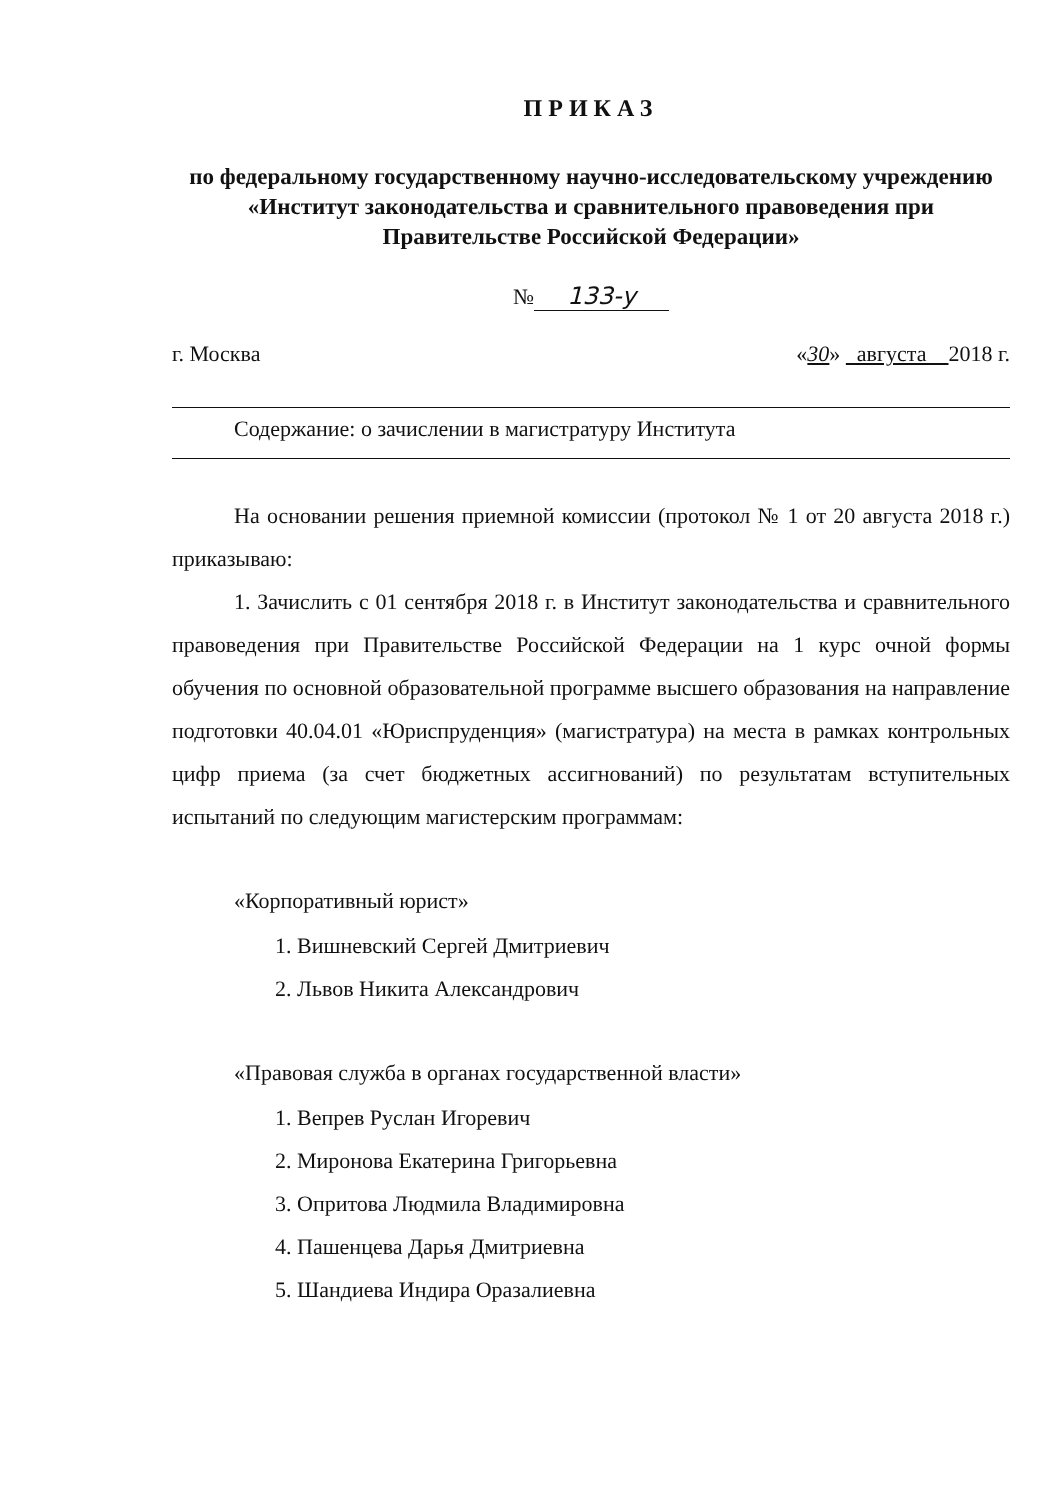ПРИКАЗ
по федеральному государственному научно-исследовательскому учреждению «Институт законодательства и сравнительного правоведения при Правительстве Российской Федерации»
№ 133-у
г. Москва «30» августа 2018 г.
Содержание: о зачислении в магистратуру Института
На основании решения приемной комиссии (протокол № 1 от 20 августа 2018 г.) приказываю:
1. Зачислить с 01 сентября 2018 г. в Институт законодательства и сравнительного правоведения при Правительстве Российской Федерации на 1 курс очной формы обучения по основной образовательной программе высшего образования на направление подготовки 40.04.01 «Юриспруденция» (магистратура) на места в рамках контрольных цифр приема (за счет бюджетных ассигнований) по результатам вступительных испытаний по следующим магистерским программам:
«Корпоративный юрист»
1. Вишневский Сергей Дмитриевич
2. Львов Никита Александрович
«Правовая служба в органах государственной власти»
1. Вепрев Руслан Игоревич
2. Миронова Екатерина Григорьевна
3. Опритова Людмила Владимировна
4. Пашенцева Дарья Дмитриевна
5. Шандиева Индира Оразалиевна